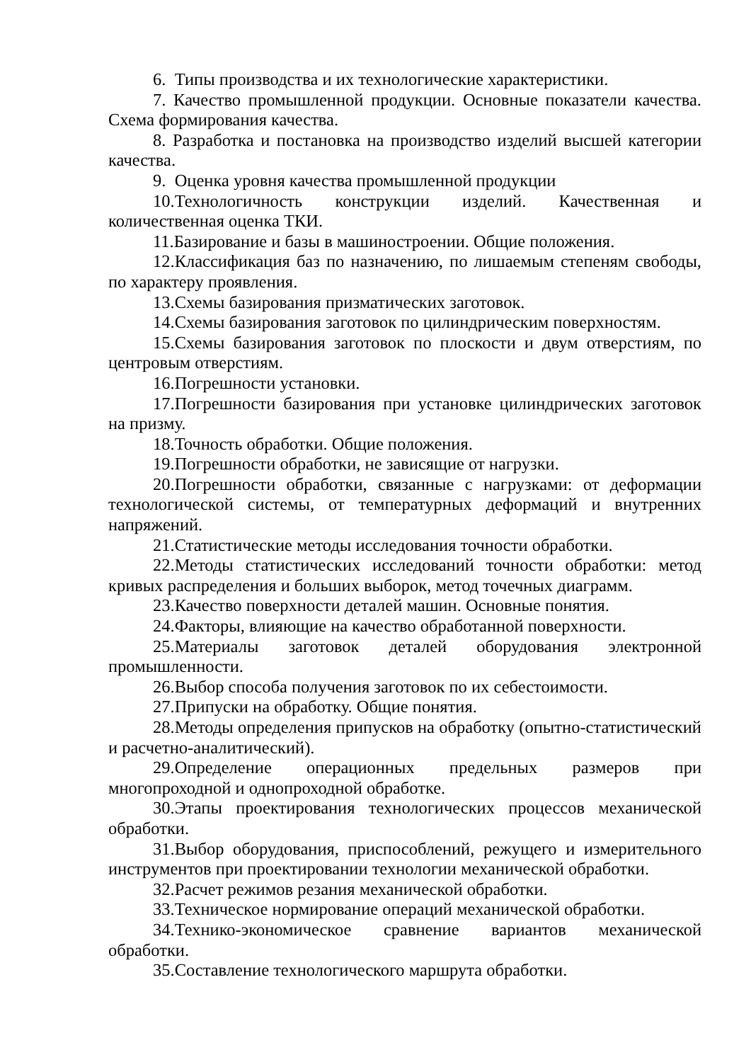6. Типы производства и их технологические характеристики.
7. Качество промышленной продукции. Основные показатели качества. Схема формирования качества.
8. Разработка и постановка на производство изделий высшей категории качества.
9. Оценка уровня качества промышленной продукции
10.Технологичность конструкции изделий. Качественная и количественная оценка ТКИ.
11.Базирование и базы в машиностроении. Общие положения.
12.Классификация баз по назначению, по лишаемым степеням свободы, по характеру проявления.
13.Схемы базирования призматических заготовок.
14.Схемы базирования заготовок по цилиндрическим поверхностям.
15.Схемы базирования заготовок по плоскости и двум отверстиям, по центровым отверстиям.
16.Погрешности установки.
17.Погрешности базирования при установке цилиндрических заготовок на призму.
18.Точность обработки. Общие положения.
19.Погрешности обработки, не зависящие от нагрузки.
20.Погрешности обработки, связанные с нагрузками: от деформации технологической системы, от температурных деформаций и внутренних напряжений.
21.Статистические методы исследования точности обработки.
22.Методы статистических исследований точности обработки: метод кривых распределения и больших выборок, метод точечных диаграмм.
23.Качество поверхности деталей машин. Основные понятия.
24.Факторы, влияющие на качество обработанной поверхности.
25.Материалы заготовок деталей оборудования электронной промышленности.
26.Выбор способа получения заготовок по их себестоимости.
27.Припуски на обработку. Общие понятия.
28.Методы определения припусков на обработку (опытно-статистический и расчетно-аналитический).
29.Определение операционных предельных размеров при многопроходной и однопроходной обработке.
30.Этапы проектирования технологических процессов механической обработки.
31.Выбор оборудования, приспособлений, режущего и измерительного инструментов при проектировании технологии механической обработки.
32.Расчет режимов резания механической обработки.
33.Техническое нормирование операций механической обработки.
34.Технико-экономическое сравнение вариантов механической обработки.
35.Составление технологического маршрута обработки.